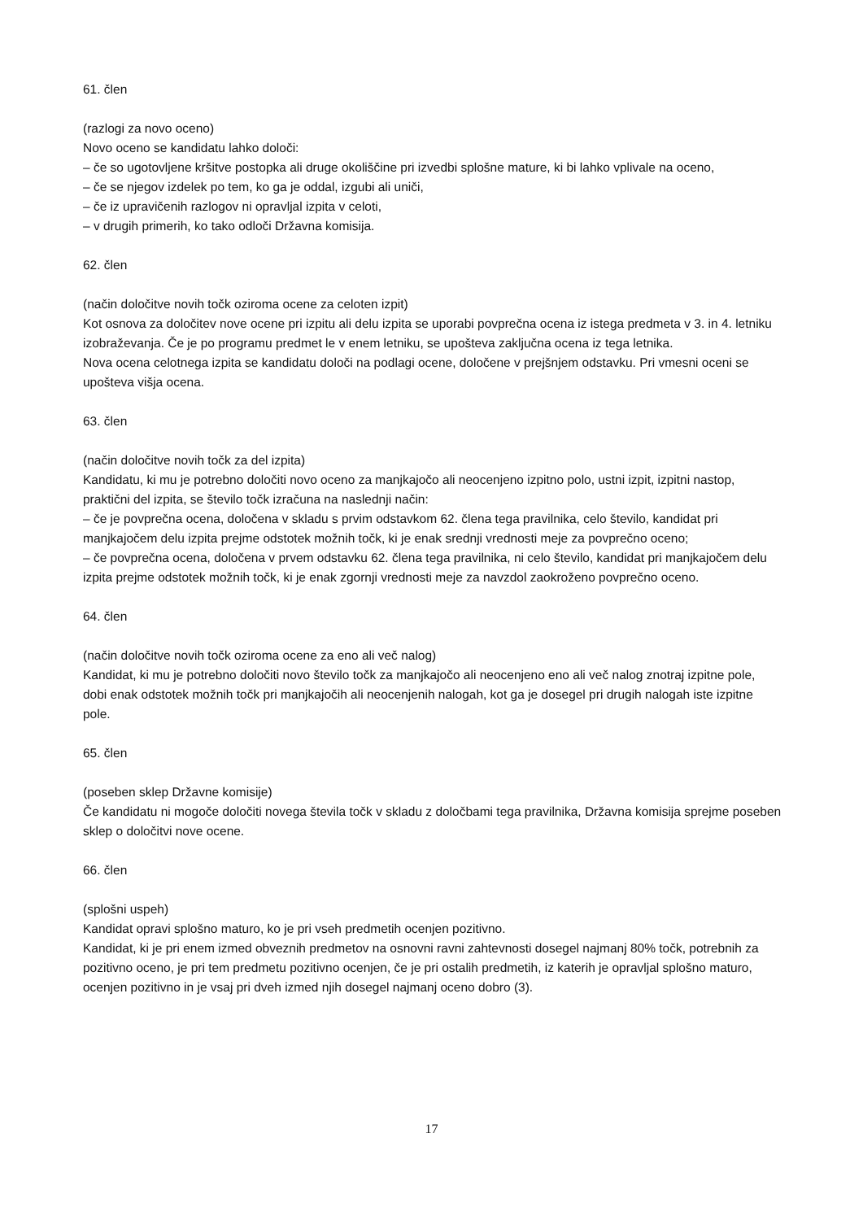61. člen
(razlogi za novo oceno)
Novo oceno se kandidatu lahko določi:
– če so ugotovljene kršitve postopka ali druge okoliščine pri izvedbi splošne mature, ki bi lahko vplivale na oceno,
– če se njegov izdelek po tem, ko ga je oddal, izgubi ali uniči,
– če iz upravičenih razlogov ni opravljal izpita v celoti,
– v drugih primerih, ko tako odloči Državna komisija.
62. člen
(način določitve novih točk oziroma ocene za celoten izpit)
Kot osnova za določitev nove ocene pri izpitu ali delu izpita se uporabi povprečna ocena iz istega predmeta v 3. in 4. letniku izobraževanja. Če je po programu predmet le v enem letniku, se upošteva zaključna ocena iz tega letnika.
Nova ocena celotnega izpita se kandidatu določi na podlagi ocene, določene v prejšnjem odstavku. Pri vmesni oceni se upošteva višja ocena.
63. člen
(način določitve novih točk za del izpita)
Kandidatu, ki mu je potrebno določiti novo oceno za manjkajočo ali neocenjeno izpitno polo, ustni izpit, izpitni nastop, praktični del izpita, se število točk izračuna na naslednji način:
– če je povprečna ocena, določena v skladu s prvim odstavkom 62. člena tega pravilnika, celo število, kandidat pri manjkajočem delu izpita prejme odstotek možnih točk, ki je enak srednji vrednosti meje za povprečno oceno;
– če povprečna ocena, določena v prvem odstavku 62. člena tega pravilnika, ni celo število, kandidat pri manjkajočem delu izpita prejme odstotek možnih točk, ki je enak zgornji vrednosti meje za navzdol zaokroženo povprečno oceno.
64. člen
(način določitve novih točk oziroma ocene za eno ali več nalog)
Kandidat, ki mu je potrebno določiti novo število točk za manjkajočo ali neocenjeno eno ali več nalog znotraj izpitne pole, dobi enak odstotek možnih točk pri manjkajočih ali neocenjenih nalogah, kot ga je dosegel pri drugih nalogah iste izpitne pole.
65. člen
(poseben sklep Državne komisije)
Če kandidatu ni mogoče določiti novega števila točk v skladu z določbami tega pravilnika, Državna komisija sprejme poseben sklep o določitvi nove ocene.
66. člen
(splošni uspeh)
Kandidat opravi splošno maturo, ko je pri vseh predmetih ocenjen pozitivno.
Kandidat, ki je pri enem izmed obveznih predmetov na osnovni ravni zahtevnosti dosegel najmanj 80% točk, potrebnih za pozitivno oceno, je pri tem predmetu pozitivno ocenjen, če je pri ostalih predmetih, iz katerih je opravljal splošno maturo, ocenjen pozitivno in je vsaj pri dveh izmed njih dosegel najmanj oceno dobro (3).
17